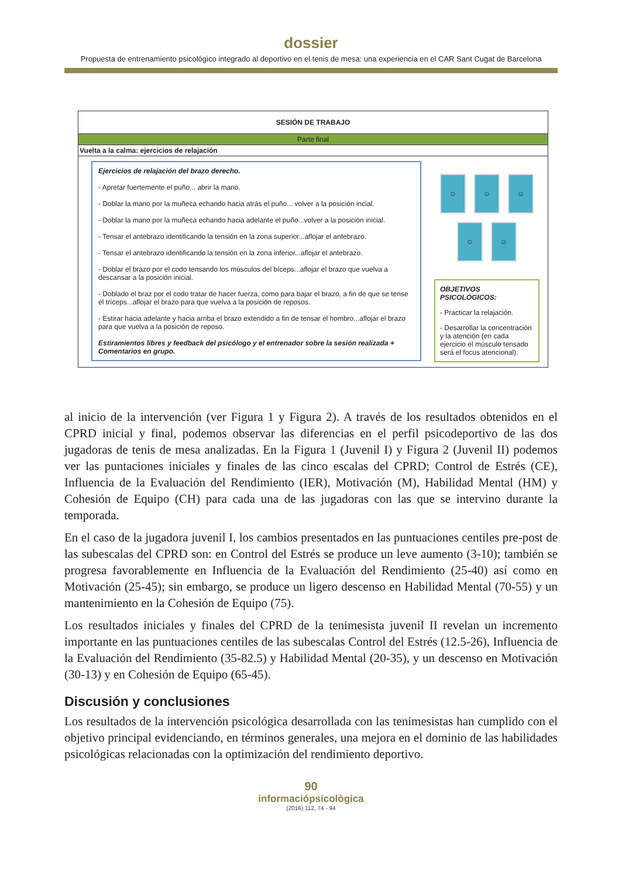dossier
Propuesta de entrenamiento psicológico integrado al deportivo en el tenis de mesa: una experiencia en el CAR Sant Cugat de Barcelona
| SESIÓN DE TRABAJO | |
| Parte final | |
| Vuelta a la calma: ejercicios de relajación | |
| Ejercicios de relajación del brazo derecho. - Apretar fuertemente el puño... abrir la mano. - Doblar la mano por la muñeca echando hacia atrás el puño... volver a la posición incial. - Doblar la mano por la muñeca echando hacia adelante el puño...volver a la posición inicial. - Tensar el antebrazo identificando la tensión en la zona superior...aflojar el antebrazo. - Tensar el antebrazo identificando la tensión en la zona inferior...aflojar el antebrazo. - Doblar el brazo por el codo tensando los músculos del bíceps...aflojar el brazo que vuelva a descansar a la posición inicial. - Doblado el braz por el codo tratar de hacer fuerza, como para bajar el brazo, a fin de que se tense el tríceps...aflojar el brazo para que vuelva a la posición de reposos. - Estirar hacia adelante y hacia arriba el brazo extendido a fin de tensar el hombro...aflojar el brazo para que vuelva a la posición de reposo. Estiramientos libres y feedback del psicólogo y el entrenador sobre la sesión realizada + Comentarios en grupo. | ☺ ☺ ☺ ☺ ☺ OBJETIVOS PSICOLÓGICOS: - Practicar la relajación. - Desarrollar la concentración y la atención (en cada ejercicio el músculo tensado será el focus atencional). |
al inicio de la intervención (ver Figura 1 y Figura 2). A través de los resultados obtenidos en el CPRD inicial y final, podemos observar las diferencias en el perfil psicodeportivo de las dos jugadoras de tenis de mesa analizadas. En la Figura 1 (Juvenil I) y Figura 2 (Juvenil II) podemos ver las puntaciones iniciales y finales de las cinco escalas del CPRD; Control de Estrés (CE), Influencia de la Evaluación del Rendimiento (IER), Motivación (M), Habilidad Mental (HM) y Cohesión de Equipo (CH) para cada una de las jugadoras con las que se intervino durante la temporada.
En el caso de la jugadora juvenil I, los cambios presentados en las puntuaciones centiles pre-post de las subescalas del CPRD son: en Control del Estrés se produce un leve aumento (3-10); también se progresa favorablemente en Influencia de la Evaluación del Rendimiento (25-40) así como en Motivación (25-45); sin embargo, se produce un ligero descenso en Habilidad Mental (70-55) y un mantenimiento en la Cohesión de Equipo (75).
Los resultados iniciales y finales del CPRD de la tenimesista juvenil II revelan un incremento importante en las puntuaciones centiles de las subescalas Control del Estrés (12.5-26), Influencia de la Evaluación del Rendimiento (35-82.5) y Habilidad Mental (20-35), y un descenso en Motivación (30-13) y en Cohesión de Equipo (65-45).
Discusión y conclusiones
Los resultados de la intervención psicológica desarrollada con las tenimesistas han cumplido con el objetivo principal evidenciando, en términos generales, una mejora en el dominio de las habilidades psicológicas relacionadas con la optimización del rendimiento deportivo.
90
informaciópsicològica
(2016) 112, 74 - 94